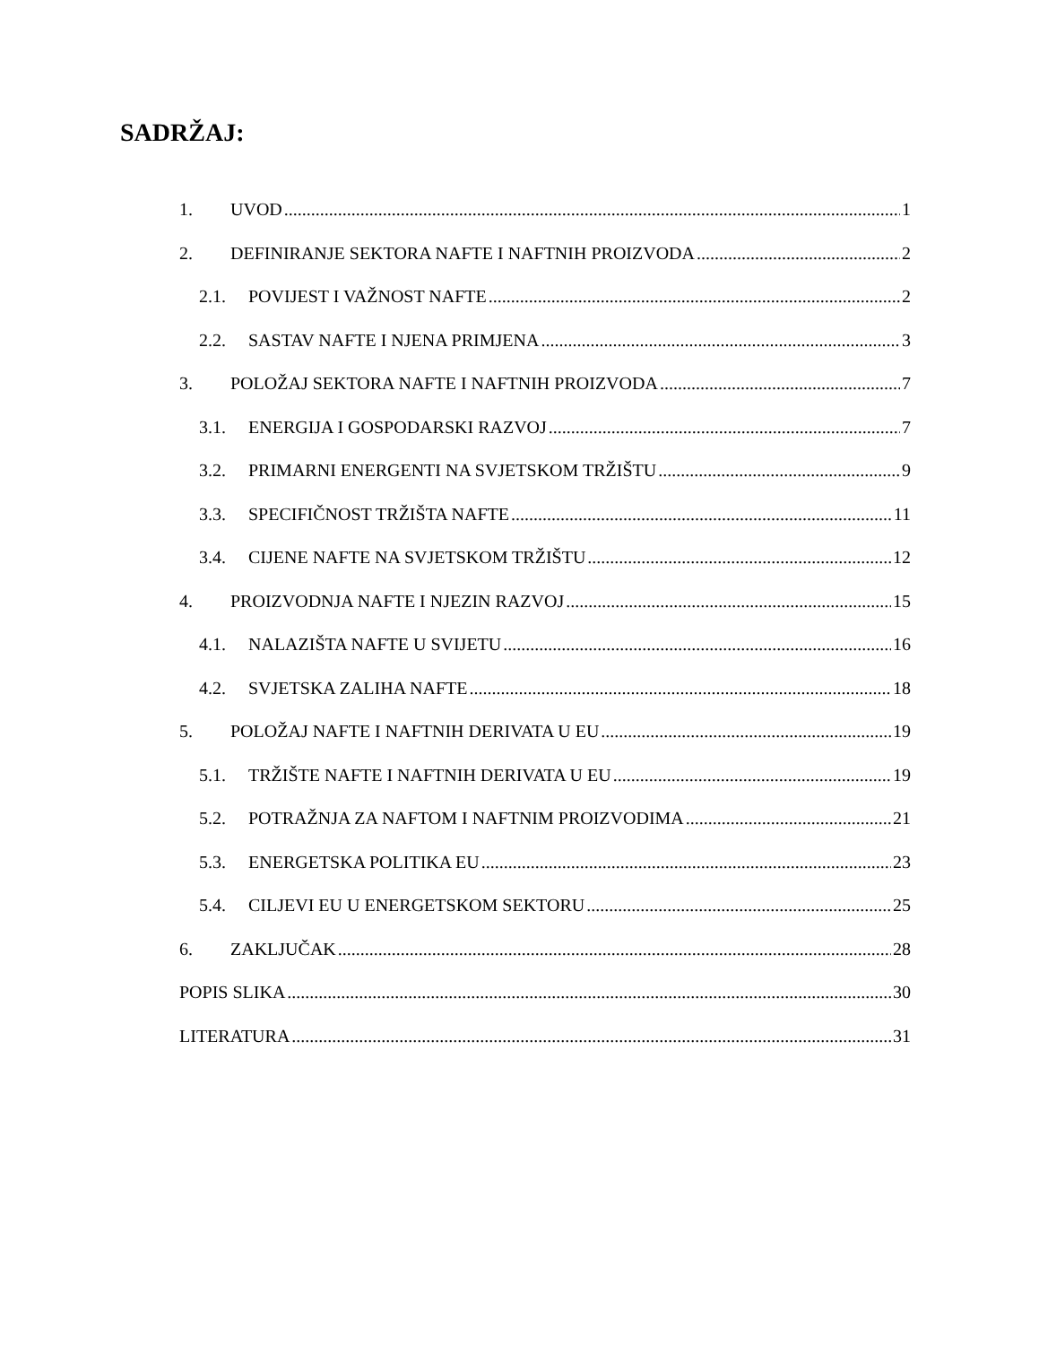SADRŽAJ:
1. UVOD 1
2. DEFINIRANJE SEKTORA NAFTE I NAFTNIH PROIZVODA 2
2.1. POVIJEST I VAŽNOST NAFTE 2
2.2. SASTAV NAFTE I NJENA PRIMJENA 3
3. POLOŽAJ SEKTORA NAFTE I NAFTNIH PROIZVODA 7
3.1. ENERGIJA I GOSPODARSKI RAZVOJ 7
3.2. PRIMARNI ENERGENTI NA SVJETSKOM TRŽIŠTU 9
3.3. SPECIFIČNOST TRŽIŠTA NAFTE 11
3.4. CIJENE NAFTE NA SVJETSKOM TRŽIŠTU 12
4. PROIZVODNJA NAFTE I NJEZIN RAZVOJ 15
4.1. NALAZIŠTA NAFTE U SVIJETU 16
4.2. SVJETSKA ZALIHA NAFTE 18
5. POLOŽAJ NAFTE I NAFTNIH DERIVATA U EU 19
5.1. TRŽIŠTE NAFTE I NAFTNIH DERIVATA U EU 19
5.2. POTRAŽNJA ZA NAFTOM I NAFTNIM PROIZVODIMA 21
5.3. ENERGETSKA POLITIKA EU 23
5.4. CILJEVI EU U ENERGETSKOM SEKTORU 25
6. ZAKLJUČAK 28
POPIS SLIKA 30
LITERATURA 31